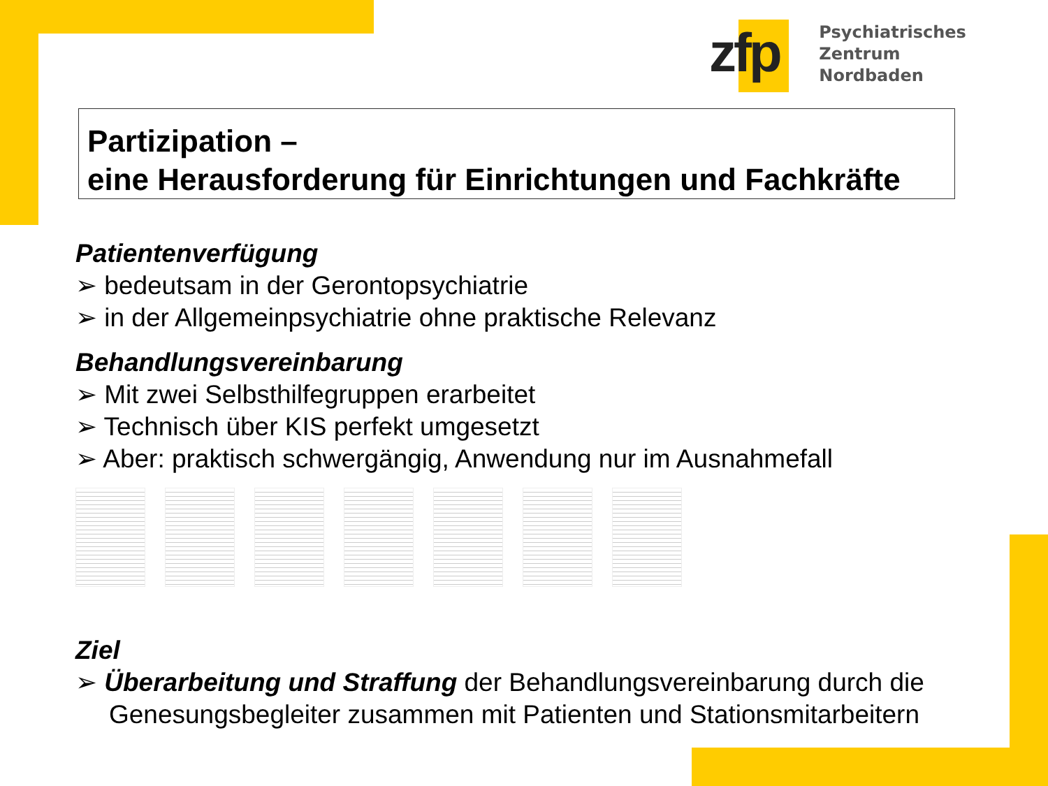zfp
Psychiatrisches Zentrum
Nordbaden
Partizipation –
eine Herausforderung für Einrichtungen und Fachkräfte
Patientenverfügung
➢ bedeutsam in der Gerontopsychiatrie
➢ in der Allgemeinpsychiatrie ohne praktische Relevanz
Behandlungsvereinbarung
➢ Mit zwei Selbsthilfegruppen erarbeitet
➢ Technisch über KIS perfekt umgesetzt
➢ Aber: praktisch schwergängig, Anwendung nur im Ausnahmefall
Ziel
➢ Überarbeitung und Straffung der Behandlungsvereinbarung durch die Genesungsbegleiter zusammen mit Patienten und Stationsmitarbeitern